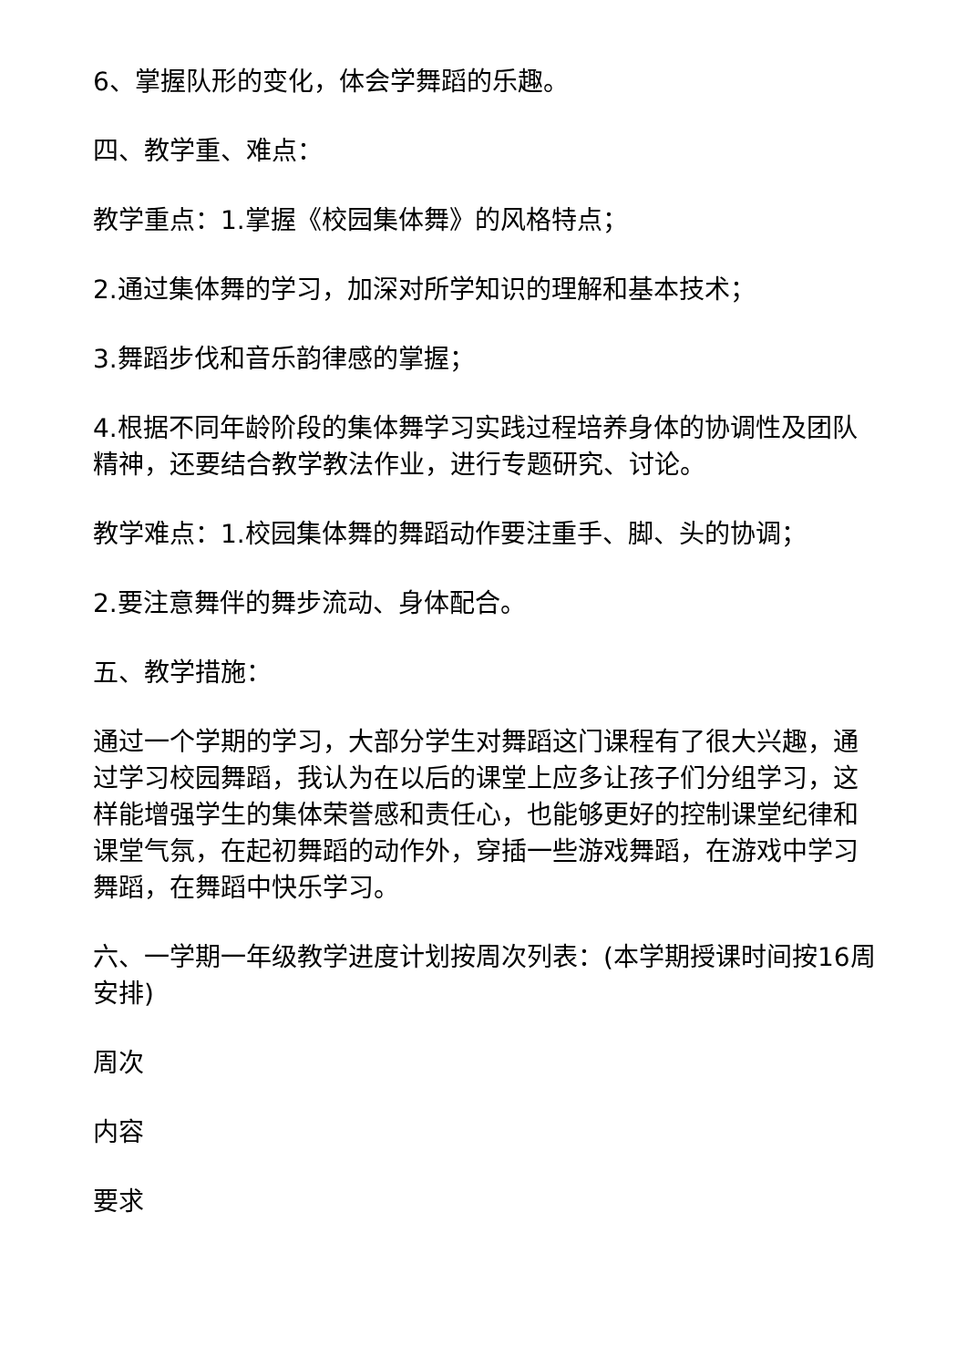6、掌握队形的变化，体会学舞蹈的乐趣。
四、教学重、难点：
教学重点：1.掌握《校园集体舞》的风格特点；
2.通过集体舞的学习，加深对所学知识的理解和基本技术；
3.舞蹈步伐和音乐韵律感的掌握；
4.根据不同年龄阶段的集体舞学习实践过程培养身体的协调性及团队精神，还要结合教学教法作业，进行专题研究、讨论。
教学难点：1.校园集体舞的舞蹈动作要注重手、脚、头的协调；
2.要注意舞伴的舞步流动、身体配合。
五、教学措施：
通过一个学期的学习，大部分学生对舞蹈这门课程有了很大兴趣，通过学习校园舞蹈，我认为在以后的课堂上应多让孩子们分组学习，这样能增强学生的集体荣誉感和责任心，也能够更好的控制课堂纪律和课堂气氛，在起初舞蹈的动作外，穿插一些游戏舞蹈，在游戏中学习舞蹈，在舞蹈中快乐学习。
六、一学期一年级教学进度计划按周次列表：(本学期授课时间按16周安排)
周次
内容
要求